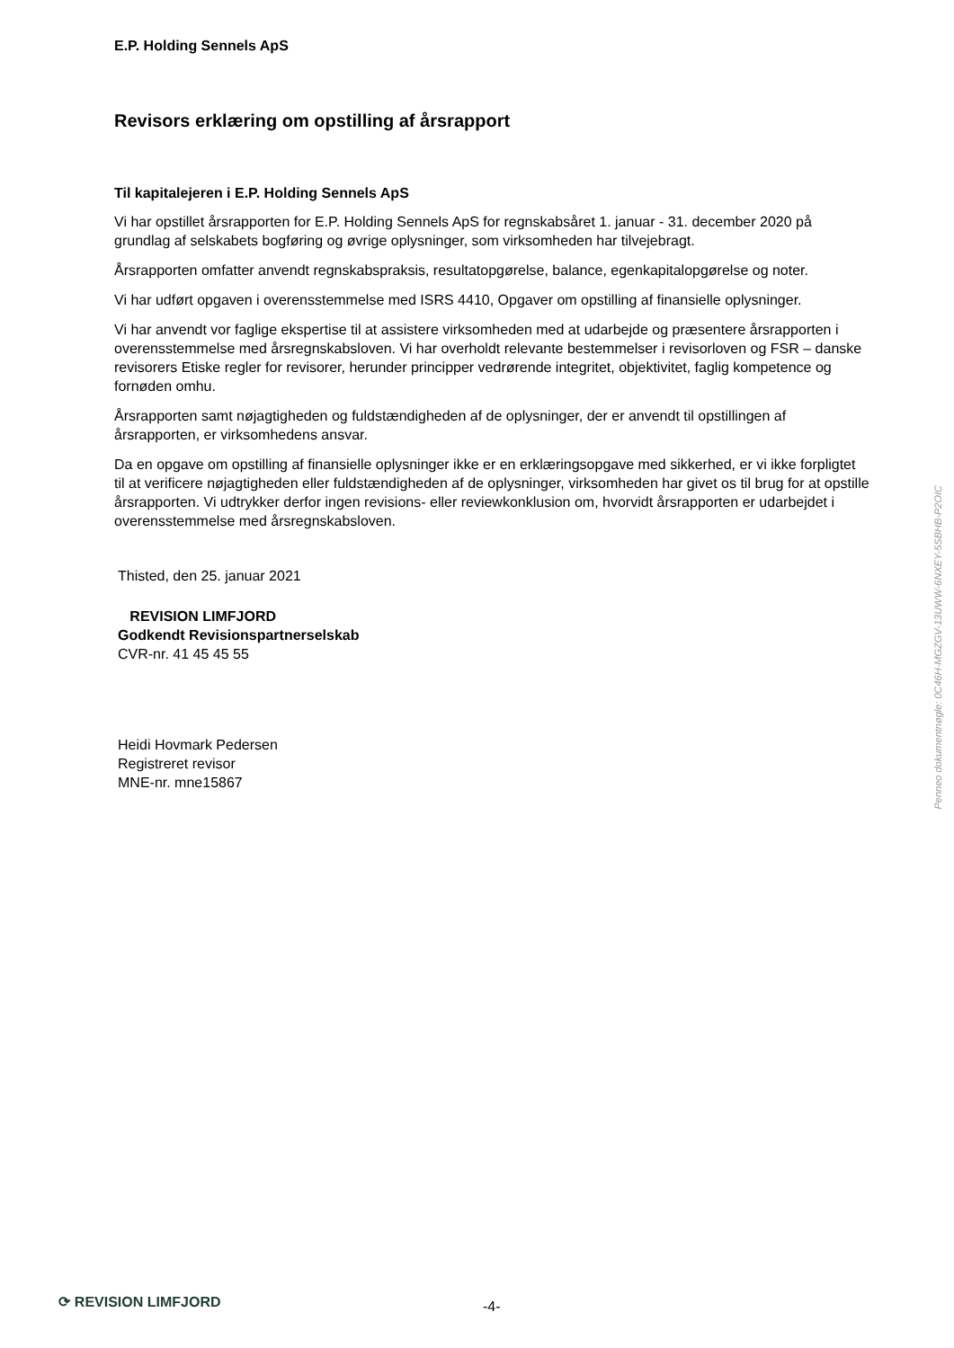E.P. Holding Sennels ApS
Revisors erklæring om opstilling af årsrapport
Til kapitalejeren i E.P. Holding Sennels ApS
Vi har opstillet årsrapporten for E.P. Holding Sennels ApS for regnskabsåret 1. januar - 31. december 2020 på grundlag af selskabets bogføring og øvrige oplysninger, som virksomheden har tilvejebragt.
Årsrapporten omfatter anvendt regnskabspraksis, resultatopgørelse, balance, egenkapitalopgørelse og noter.
Vi har udført opgaven i overensstemmelse med ISRS 4410, Opgaver om opstilling af finansielle oplysninger.
Vi har anvendt vor faglige ekspertise til at assistere virksomheden med at udarbejde og præsentere årsrapporten i overensstemmelse med årsregnskabsloven. Vi har overholdt relevante bestemmelser i revisorloven og FSR – danske revisorers Etiske regler for revisorer, herunder principper vedrørende integritet, objektivitet, faglig kompetence og fornøden omhu.
Årsrapporten samt nøjagtigheden og fuldstændigheden af de oplysninger, der er anvendt til opstillingen af årsrapporten, er virksomhedens ansvar.
Da en opgave om opstilling af finansielle oplysninger ikke er en erklæringsopgave med sikkerhed, er vi ikke forpligtet til at verificere nøjagtigheden eller fuldstændigheden af de oplysninger, virksomheden har givet os til brug for at opstille årsrapporten. Vi udtrykker derfor ingen revisions- eller reviewkonklusion om, hvorvidt årsrapporten er udarbejdet i overensstemmelse med årsregnskabsloven.
Thisted, den 25. januar 2021
REVISION LIMFJORD
Godkendt Revisionspartnerselskab
CVR-nr. 41 45 45 55
Heidi Hovmark Pedersen
Registreret revisor
MNE-nr. mne15867
Penneo dokumentnøgle: 0C46H-MGZGV-13UWW-6NXEY-5SBHB-P2OIC
⟳ REVISION LIMFJORD -4-